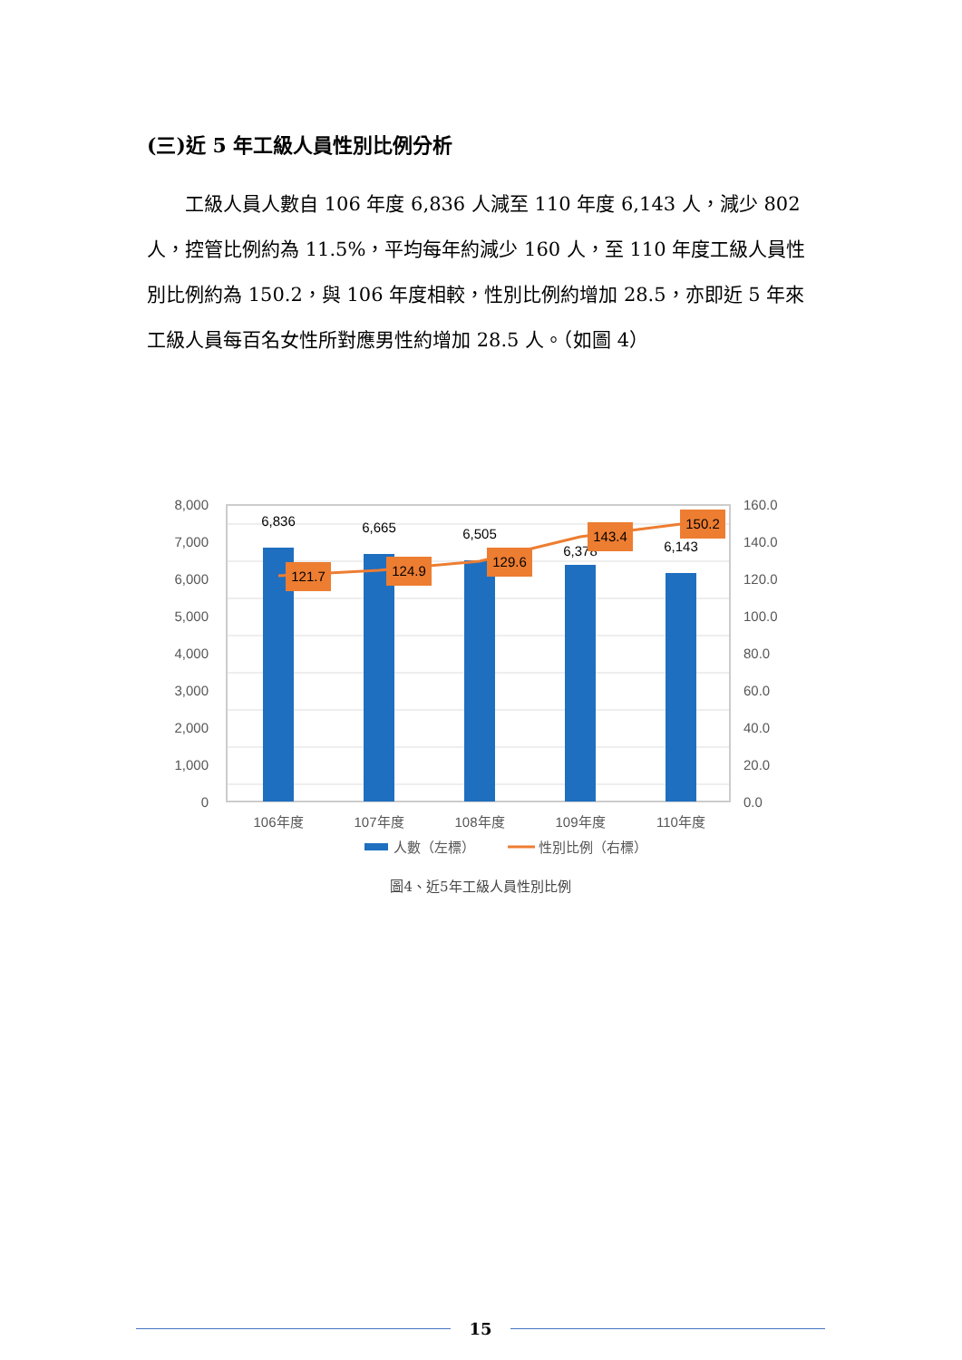(三)近 5 年工級人員性別比例分析
　　工級人員人數自 106 年度 6,836 人減至 110 年度 6,143 人，減少 802 人，控管比例約為 11.5%，平均每年約減少 160 人，至 110 年度工級人員性別比例約為 150.2，與 106 年度相較，性別比例約增加 28.5，亦即近 5 年來工級人員每百名女性所對應男性約增加 28.5 人。（如圖 4）
8,000
7,000
6,000
5,000
4,000
3,000
2,000
1,000
0
160.0
140.0
120.0
100.0
80.0
60.0
40.0
20.0
0.0
6,836
6,665
6,505
6,378
6,143
121.7
124.9
129.6
143.4
150.2
106年度
107年度
108年度
109年度
110年度
人數（左標）
性別比例（右標）
圖4、近5年工級人員性別比例
15